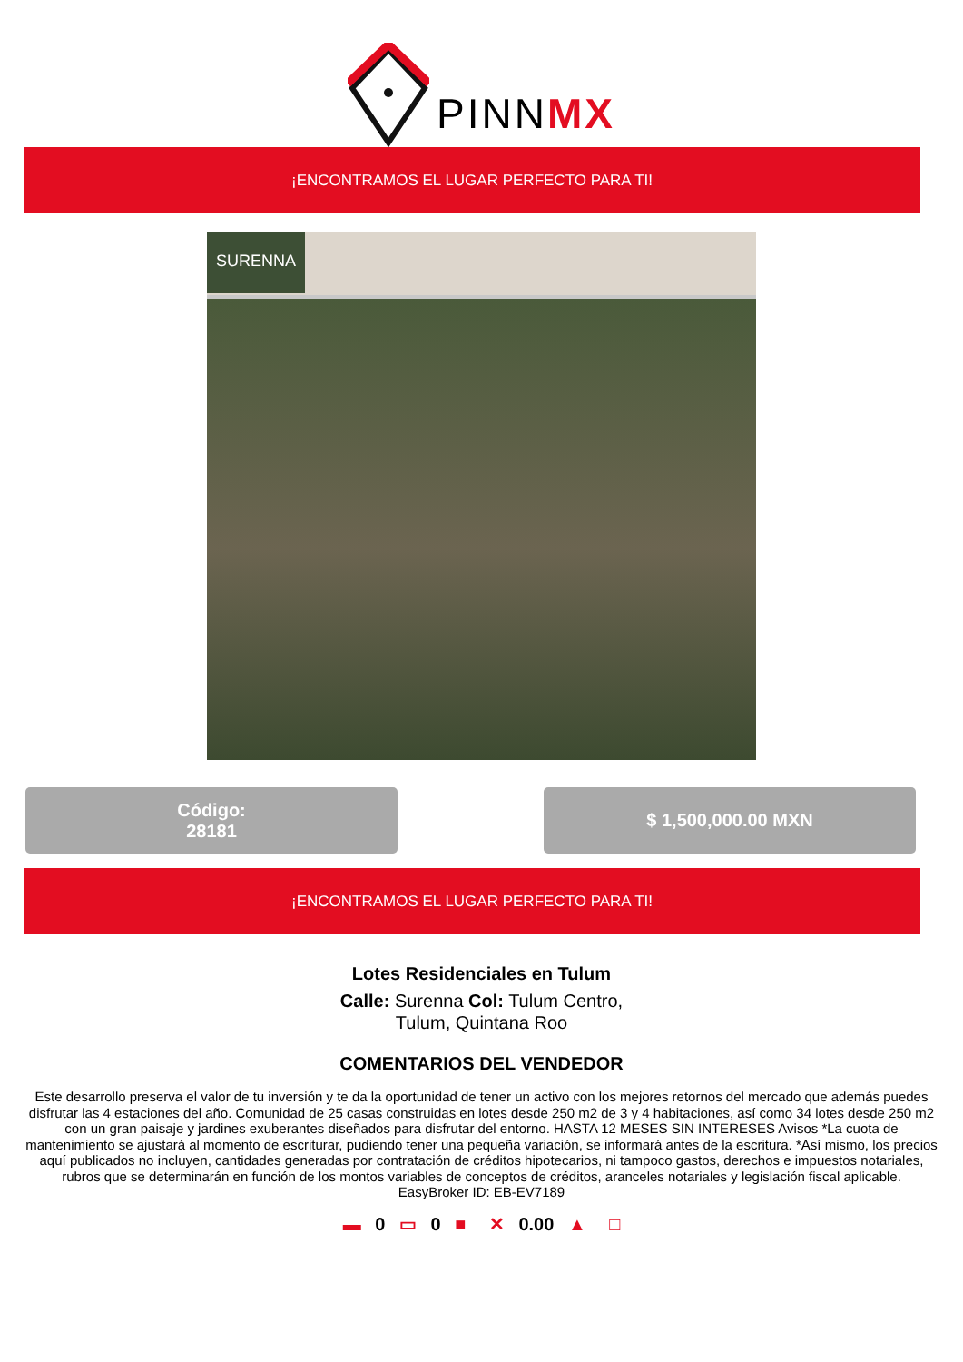PINNMX
¡ENCONTRAMOS EL LUGAR PERFECTO PARA TI!
SURENNA
Código:
28181
$ 1,500,000.00 MXN
¡ENCONTRAMOS EL LUGAR PERFECTO PARA TI!
Lotes Residenciales en Tulum
Calle: Surenna Col: Tulum Centro,
Tulum, Quintana Roo
COMENTARIOS DEL VENDEDOR
Este desarrollo preserva el valor de tu inversión y te da la oportunidad de tener un activo con los mejores retornos del mercado que además puedes disfrutar las 4 estaciones del año. Comunidad de 25 casas construidas en lotes desde 250 m2 de 3 y 4 habitaciones, así como 34 lotes desde 250 m2 con un gran paisaje y jardines exuberantes diseñados para disfrutar del entorno. HASTA 12 MESES SIN INTERESES Avisos *La cuota de mantenimiento se ajustará al momento de escriturar, pudiendo tener una pequeña variación, se informará antes de la escritura. *Así mismo, los precios aquí publicados no incluyen, cantidades generadas por contratación de créditos hipotecarios, ni tampoco gastos, derechos e impuestos notariales, rubros que se determinarán en función de los montos variables de conceptos de créditos, aranceles notariales y legislación fiscal aplicable. EasyBroker ID: EB-EV7189
▬ 0 ▭ 0 ■ ✕ 0.00 ▲ □